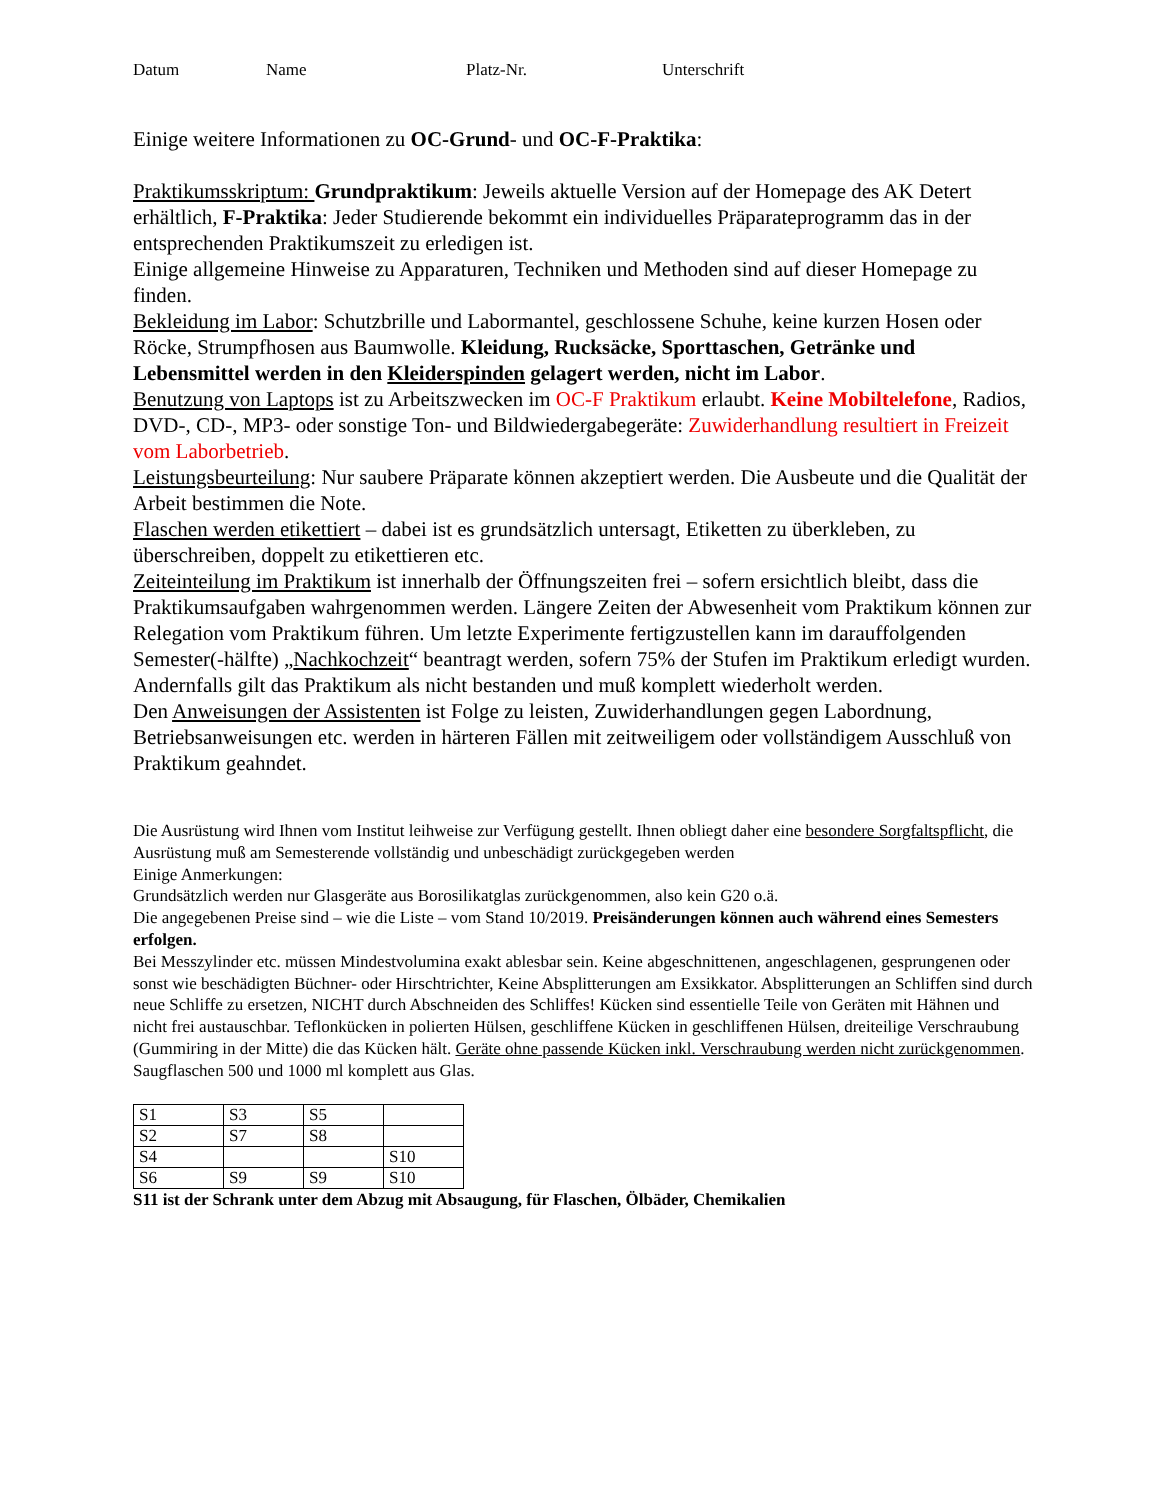Datum Name Platz-Nr. Unterschrift
Einige weitere Informationen zu OC-Grund- und OC-F-Praktika:
Praktikumsskriptum: Grundpraktikum: Jeweils aktuelle Version auf der Homepage des AK Detert erhältlich, F-Praktika: Jeder Studierende bekommt ein individuelles Präparateprogramm das in der entsprechenden Praktikumszeit zu erledigen ist.
Einige allgemeine Hinweise zu Apparaturen, Techniken und Methoden sind auf dieser Homepage zu finden.
Bekleidung im Labor: Schutzbrille und Labormantel, geschlossene Schuhe, keine kurzen Hosen oder Röcke, Strumpfhosen aus Baumwolle. Kleidung, Rucksäcke, Sporttaschen, Getränke und Lebensmittel werden in den Kleiderspinden gelagert werden, nicht im Labor.
Benutzung von Laptops ist zu Arbeitszwecken im OC-F Praktikum erlaubt. Keine Mobiltelefone, Radios, DVD-, CD-, MP3- oder sonstige Ton- und Bildwiedergabegeräte: Zuwiderhandlung resultiert in Freizeit vom Laborbetrieb.
Leistungsbeurteilung: Nur saubere Präparate können akzeptiert werden. Die Ausbeute und die Qualität der Arbeit bestimmen die Note.
Flaschen werden etikettiert – dabei ist es grundsätzlich untersagt, Etiketten zu überkleben, zu überschreiben, doppelt zu etikettieren etc.
Zeiteinteilung im Praktikum ist innerhalb der Öffnungszeiten frei – sofern ersichtlich bleibt, dass die Praktikumsaufgaben wahrgenommen werden. Längere Zeiten der Abwesenheit vom Praktikum können zur Relegation vom Praktikum führen. Um letzte Experimente fertigzustellen kann im darauffolgenden Semester(-hälfte) „Nachkochzeit“ beantragt werden, sofern 75% der Stufen im Praktikum erledigt wurden. Andernfalls gilt das Praktikum als nicht bestanden und muß komplett wiederholt werden.
Den Anweisungen der Assistenten ist Folge zu leisten, Zuwiderhandlungen gegen Labordnung, Betriebsanweisungen etc. werden in härteren Fällen mit zeitweiligem oder vollständigem Ausschluß von Praktikum geahndet.
Die Ausrüstung wird Ihnen vom Institut leihweise zur Verfügung gestellt. Ihnen obliegt daher eine besondere Sorgfaltspflicht, die Ausrüstung muß am Semesterende vollständig und unbeschädigt zurückgegeben werden
Einige Anmerkungen:
Grundsätzlich werden nur Glasgeräte aus Borosilikatglas zurückgenommen, also kein G20 o.ä.
Die angegebenen Preise sind – wie die Liste – vom Stand 10/2019. Preisänderungen können auch während eines Semesters erfolgen.
Bei Messzylinder etc. müssen Mindestvolumina exakt ablesbar sein. Keine abgeschnittenen, angeschlagenen, gesprungenen oder sonst wie beschädigten Büchner- oder Hirschtrichter, Keine Absplitterungen am Exsikkator. Absplitterungen an Schliffen sind durch neue Schliffe zu ersetzen, NICHT durch Abschneiden des Schliffes! Kücken sind essentielle Teile von Geräten mit Hähnen und nicht frei austauschbar. Teflonkücken in polierten Hülsen, geschliffene Kücken in geschliffenen Hülsen, dreiteilige Verschraubung (Gummiring in der Mitte) die das Kücken hält. Geräte ohne passende Kücken inkl. Verschraubung werden nicht zurückgenommen.
Saugflaschen 500 und 1000 ml komplett aus Glas.
| S1 | S3 | S5 | |
| S2 | S7 | S8 | |
| S4 | | | S10 |
| S6 | S9 | S9 | S10 |
S11 ist der Schrank unter dem Abzug mit Absaugung, für Flaschen, Ölbäder, Chemikalien